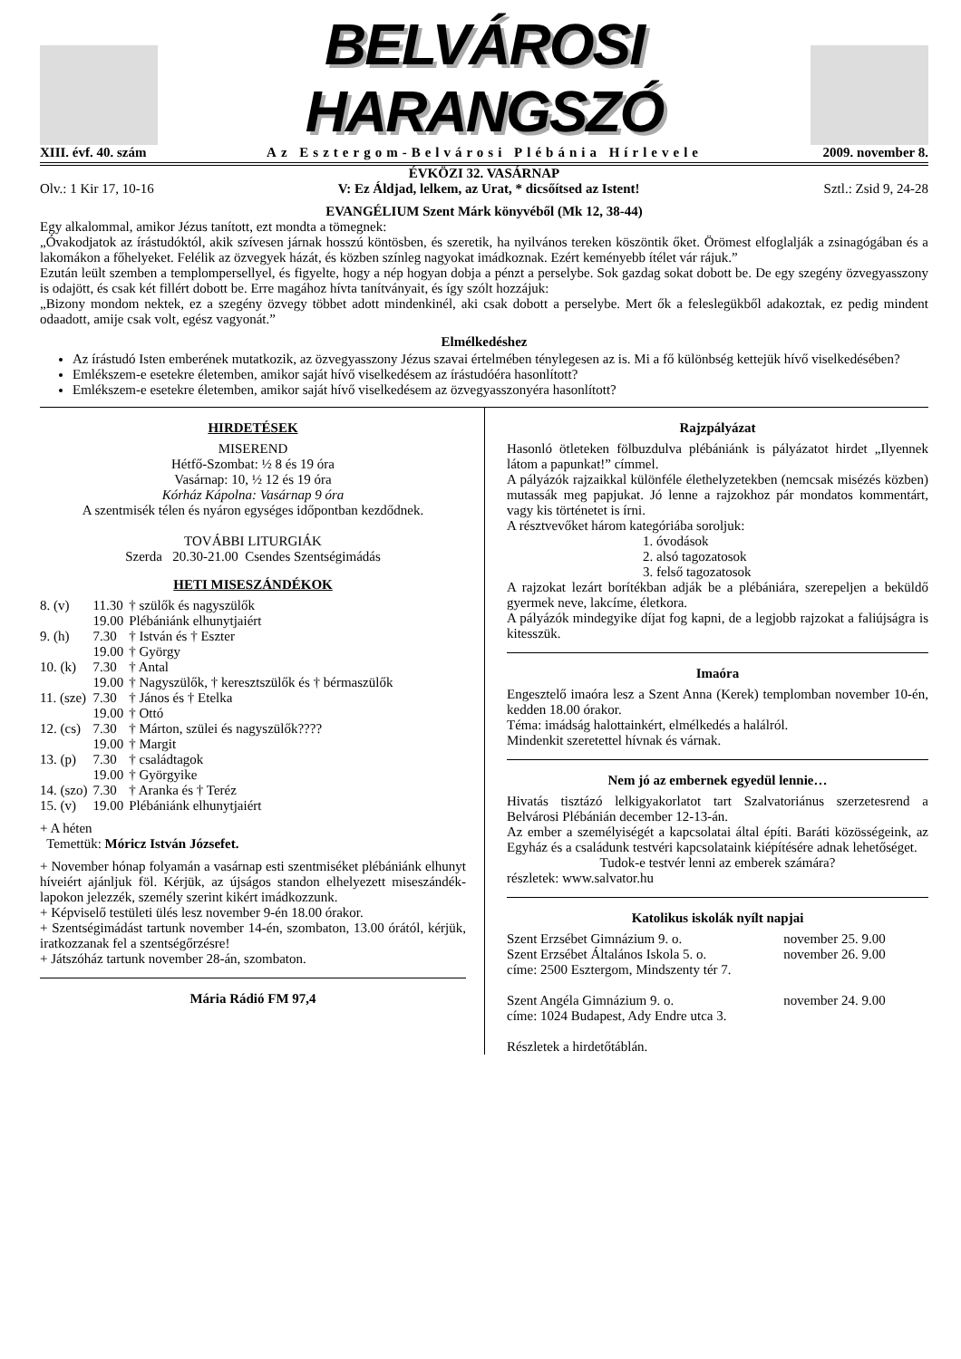BELVÁROSI HARANGSZÓ
XIII. évf. 40. szám Az Esztergom-Belvárosi Plébánia Hírlevele 2009. november 8.
ÉVKÖZI 32. VASÁRNAP
Olv.: 1 Kir 17, 10-16 V: Ez Áldjad, lelkem, az Urat, * dicsőítsed az Istent! Sztl.: Zsid 9, 24-28
EVANGÉLIUM Szent Márk könyvéből (Mk 12, 38-44)
Egy alkalommal, amikor Jézus tanított, ezt mondta a tömegnek:
„Óvakodjatok az írástudóktól, akik szívesen járnak hosszú köntösben, és szeretik, ha nyilvános tereken köszöntik őket. Örömest elfoglalják a zsinagógában és a lakomákon a főhelyeket. Felélik az özvegyek házát, és közben színleg nagyokat imádkoznak. Ezért keményebb ítélet vár rájuk.”
Ezután leült szemben a templompersellyel, és figyelte, hogy a nép hogyan dobja a pénzt a perselybe. Sok gazdag sokat dobott be. De egy szegény özvegyasszony is odajött, és csak két fillért dobott be. Erre magához hívta tanítványait, és így szólt hozzájuk:
„Bizony mondom nektek, ez a szegény özvegy többet adott mindenkinél, aki csak dobott a perselybe. Mert ők a feleslegükből adakoztak, ez pedig mindent odaadott, amije csak volt, egész vagyonát.”
Elmélkedéshez
Az írástudó Isten emberének mutatkozik, az özvegyasszony Jézus szavai értelmében ténylegesen az is. Mi a fő különbség kettejük hívő viselkedésében?
Emlékszem-e esetekre életemben, amikor saját hívő viselkedésem az írástudóéra hasonlított?
Emlékszem-e esetekre életemben, amikor saját hívő viselkedésem az özvegyasszonyéra hasonlított?
HIRDETÉSEK
MISEREND
Hétfő-Szombat: ½ 8 és 19 óra
Vasárnap: 10, ½ 12 és 19 óra
Kórház Kápolna: Vasárnap 9 óra
A szentmisék télen és nyáron egységes időpontban kezdődnek.
TOVÁBBI LITURGIÁK
Szerda 20.30-21.00 Csendes Szentségimádás
HETI MISESZÁNDÉKOK
| 8. (v) | 11.30 | † szülők és nagyszülők |
| | 19.00 | Plébániánk elhunytjaiért |
| 9. (h) | 7.30 | † István és † Eszter |
| | 19.00 | † György |
| 10. (k) | 7.30 | † Antal |
| | 19.00 | † Nagyszülők, † keresztszülők és † bérmaszülők |
| 11. (sze) | 7.30 | † János és † Etelka |
| | 19.00 | † Ottó |
| 12. (cs) | 7.30 | † Márton, szülei és nagyszülők???? |
| | 19.00 | † Margit |
| 13. (p) | 7.30 | † családtagok |
| | 19.00 | † Györgyike |
| 14. (szo) | 7.30 | † Aranka és † Teréz |
| 15. (v) | 19.00 | Plébániánk elhunytjaiért |
+ A héten
Temettük: Móricz István Józsefet.
+ November hónap folyamán a vasárnap esti szentmiséket plébániánk elhunyt híveiért ajánljuk föl. Kérjük, az újságos standon elhelyezett miseszándék-lapokon jelezzék, személy szerint kikért imádkozzunk.
+ Képviselő testületi ülés lesz november 9-én 18.00 órakor.
+ Szentségimádást tartunk november 14-én, szombaton, 13.00 órától, kérjük, iratkozzanak fel a szentségőrzésre!
+ Játszóház tartunk november 28-án, szombaton.
Mária Rádió FM 97,4
Rajzpályázat
Hasonló ötleteken fölbuzdulva plébániánk is pályázatot hirdet „Ilyennek látom a papunkat!” címmel.
A pályázók rajzaikkal különféle élethelyzetekben (nemcsak misézés közben) mutassák meg papjukat. Jó lenne a rajzokhoz pár mondatos kommentárt, vagy kis történetet is írni.
A résztvevőket három kategóriába soroljuk:
1. óvodások
2. alsó tagozatosok
3. felső tagozatosok
A rajzokat lezárt borítékban adják be a plébániára, szerepeljen a beküldő gyermek neve, lakcíme, életkora.
A pályázók mindegyike díjat fog kapni, de a legjobb rajzokat a faliújságra is kitesszük.
Imaóra
Engesztelő imaóra lesz a Szent Anna (Kerek) templomban november 10-én, kedden 18.00 órakor.
Téma: imádság halottainkért, elmélkedés a halálról.
Mindenkit szeretettel hívnak és várnak.
Nem jó az embernek egyedül lennie…
Hivatás tisztázó lelkigyakorlatot tart Szalvatoriánus szerzetesrend a Belvárosi Plébánián december 12-13-án.
Az ember a személyiségét a kapcsolatai által építi. Baráti közösségeink, az Egyház és a családunk testvéri kapcsolataink kiépítésére adnak lehetőséget.
Tudok-e testvér lenni az emberek számára?
részletek: www.salvator.hu
Katolikus iskolák nyílt napjai
| Szent Erzsébet Gimnázium 9. o. | november 25. 9.00 |
| Szent Erzsébet Általános Iskola 5. o. | november 26. 9.00 |
| címe: 2500 Esztergom, Mindszenty tér 7. | |
| Szent Angéla Gimnázium 9. o. | november 24. 9.00 |
| címe: 1024 Budapest, Ady Endre utca 3. | |
| Részletek a hirdetőtáblán. | |